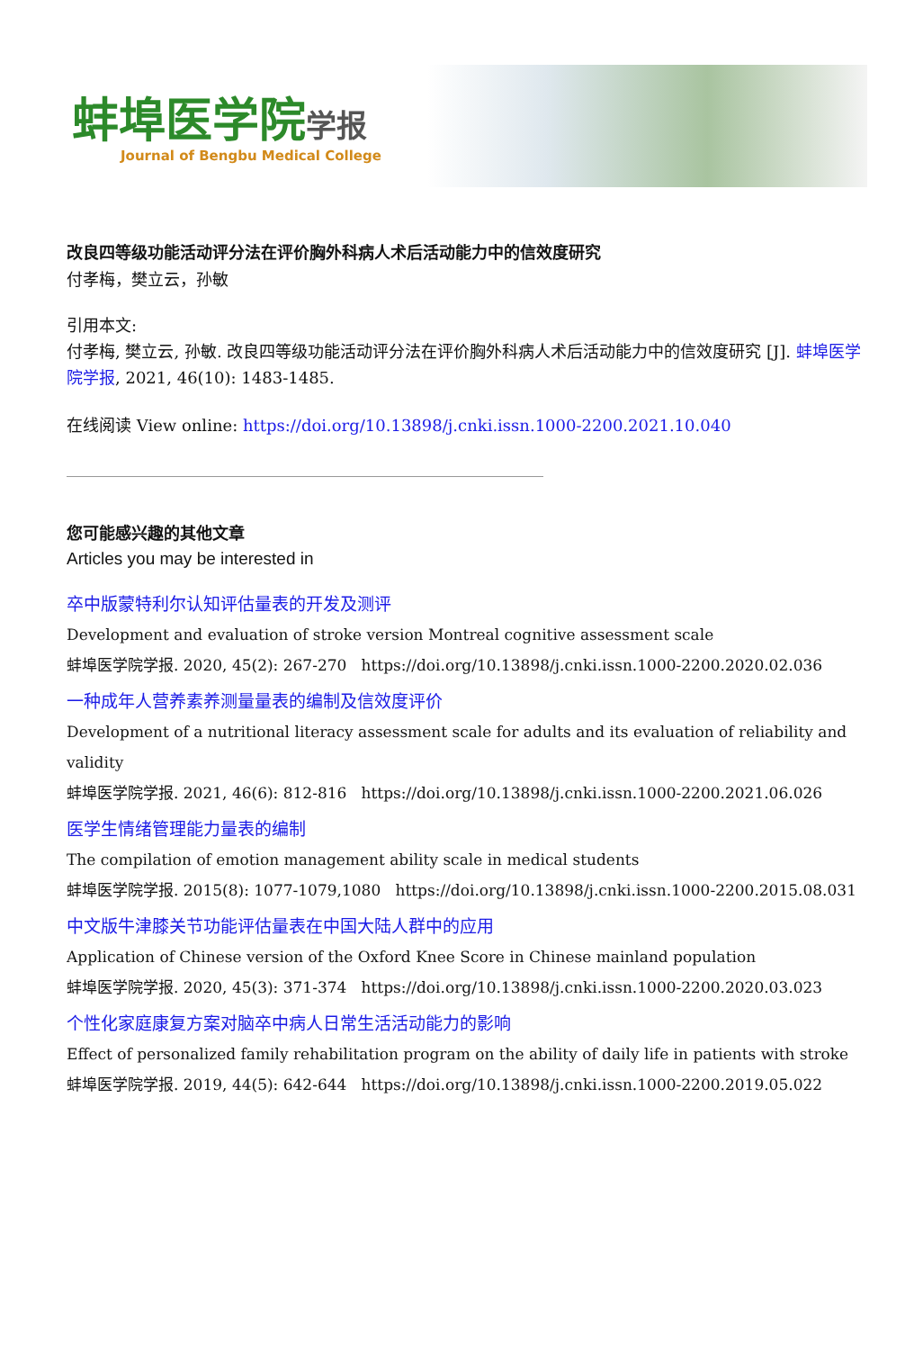蚌埠医学院学报
Journal of Bengbu Medical College
改良四等级功能活动评分法在评价胸外科病人术后活动能力中的信效度研究
付孝梅，樊立云，孙敏
引用本文:
付孝梅, 樊立云, 孙敏. 改良四等级功能活动评分法在评价胸外科病人术后活动能力中的信效度研究 [J]. 蚌埠医学院学报, 2021, 46(10): 1483-1485.
在线阅读 View online: https://doi.org/10.13898/j.cnki.issn.1000-2200.2021.10.040
您可能感兴趣的其他文章
Articles you may be interested in
卒中版蒙特利尔认知评估量表的开发及测评
Development and evaluation of stroke version Montreal cognitive assessment scale
蚌埠医学院学报. 2020, 45(2): 267-270 https://doi.org/10.13898/j.cnki.issn.1000-2200.2020.02.036
一种成年人营养素养测量量表的编制及信效度评价
Development of a nutritional literacy assessment scale for adults and its evaluation of reliability and validity
蚌埠医学院学报. 2021, 46(6): 812-816 https://doi.org/10.13898/j.cnki.issn.1000-2200.2021.06.026
医学生情绪管理能力量表的编制
The compilation of emotion management ability scale in medical students
蚌埠医学院学报. 2015(8): 1077-1079,1080 https://doi.org/10.13898/j.cnki.issn.1000-2200.2015.08.031
中文版牛津膝关节功能评估量表在中国大陆人群中的应用
Application of Chinese version of the Oxford Knee Score in Chinese mainland population
蚌埠医学院学报. 2020, 45(3): 371-374 https://doi.org/10.13898/j.cnki.issn.1000-2200.2020.03.023
个性化家庭康复方案对脑卒中病人日常生活活动能力的影响
Effect of personalized family rehabilitation program on the ability of daily life in patients with stroke
蚌埠医学院学报. 2019, 44(5): 642-644 https://doi.org/10.13898/j.cnki.issn.1000-2200.2019.05.022